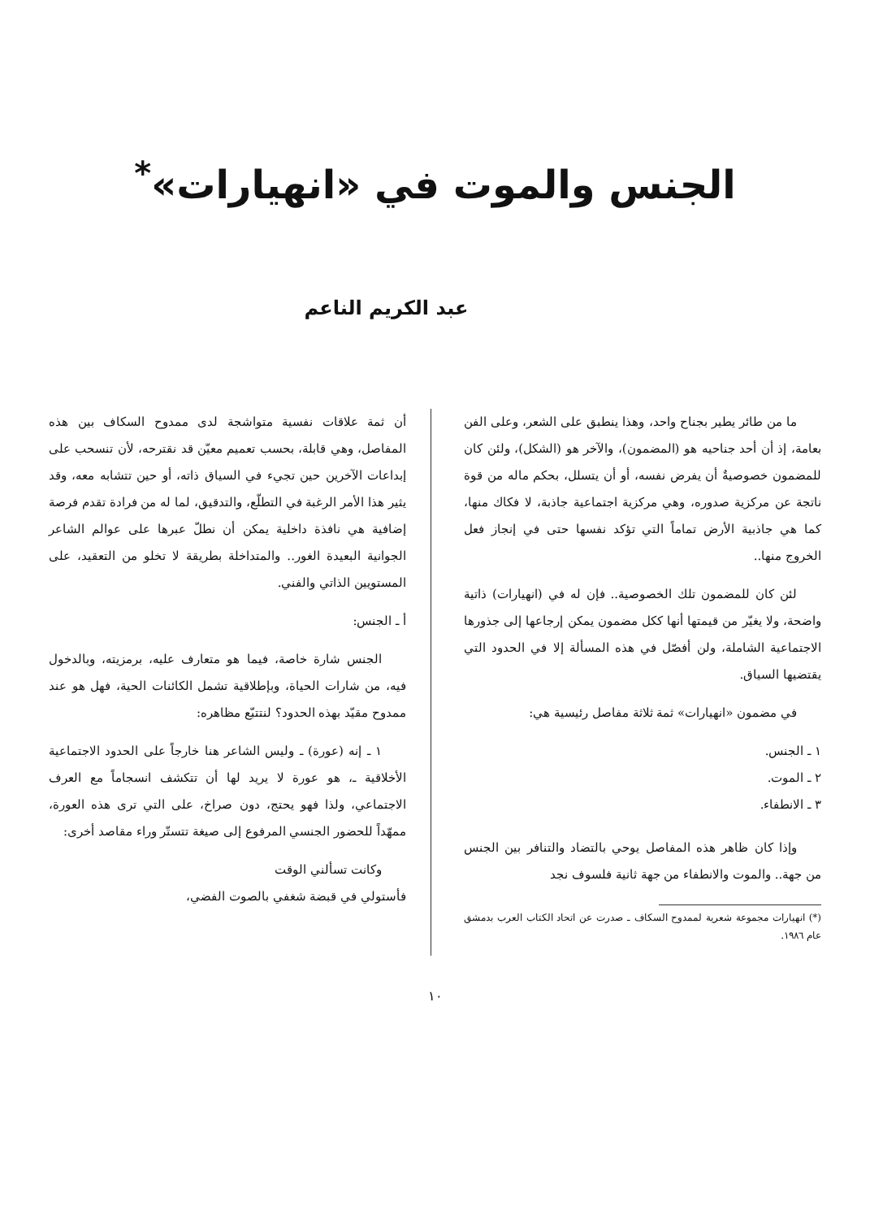الجنس والموت في «انهيارات»<sup>*</sup>
عبد الكريم الناعم
ما من طائر يطير بجناح واحد، وهذا ينطبق على الشعر، وعلى الفن بعامة، إذ أن أحد جناحيه هو (المضمون)، والآخر هو (الشكل)، ولئن كان للمضمون خصوصيةٌ أن يفرض نفسه، أو أن يتسلل، بحكم ماله من قوة ناتجة عن مركزية صدوره، وهي مركزية اجتماعية جاذبة، لا فكاك منها، كما هي جاذبية الأرض تماماً التي تؤكد نفسها حتى في إنجاز فعل الخروج منها..
لئن كان للمضمون تلك الخصوصية.. فإن له في (انهيارات) ذاتية واضحة، ولا يغيّر من قيمتها أنها ككل مضمون يمكن إرجاعها إلى جذورها الاجتماعية الشاملة، ولن أفصّل في هذه المسألة إلا في الحدود التي يقتضيها السياق.
في مضمون «انهيارات» ثمة ثلاثة مفاصل رئيسية هي:
١ ـ الجنس.
٢ ـ الموت.
٣ ـ الانطفاء.
وإذا كان ظاهر هذه المفاصل يوحي بالتضاد والتنافر بين الجنس من جهة.. والموت والانطفاء من جهة ثانية فلسوف نجد
(*) انهيارات مجموعة شعرية لممدوح السكاف ـ صدرت عن اتحاد الكتاب العرب بدمشق عام ١٩٨٦.
أن ثمة علاقات نفسية متواشجة لدى ممدوح السكاف بين هذه المفاصل، وهي قابلة، بحسب تعميم معيّن قد نقترحه، لأن تنسحب على إبداعات الآخرين حين تجيء في السياق ذاته، أو حين تتشابه معه، وقد يثير هذا الأمر الرغبة في التطلّع، والتدقيق، لما له من فرادة تقدم فرصة إضافية هي نافذة داخلية يمكن أن نطلّ عبرها على عوالم الشاعر الجوانية البعيدة الغور.. والمتداخلة بطريقة لا تخلو من التعقيد، على المستويين الذاتي والفني.
أ ـ الجنس:
الجنس شارة خاصة، فيما هو متعارف عليه، برمزيته، وبالدخول فيه، من شارات الحياة، وبإطلاقية تشمل الكائنات الحية، فهل هو عند ممدوح مقيّد بهذه الحدود؟ لنتتبّع مظاهره:
١ ـ إنه (عورة) ـ وليس الشاعر هنا خارجاً على الحدود الاجتماعية الأخلاقية ـ، هو عورة لا يريد لها أن تتكشف انسجاماً مع العرف الاجتماعي، ولذا فهو يحتج، دون صراخ، على التي ترى هذه العورة، ممهّداً للحضور الجنسي المرفوع إلى صيغة تتستّر وراء مقاصد أخرى:
وكانت تسألني الوقت
فأستولي في قبضة شغفي بالصوت الفضي،
١٠